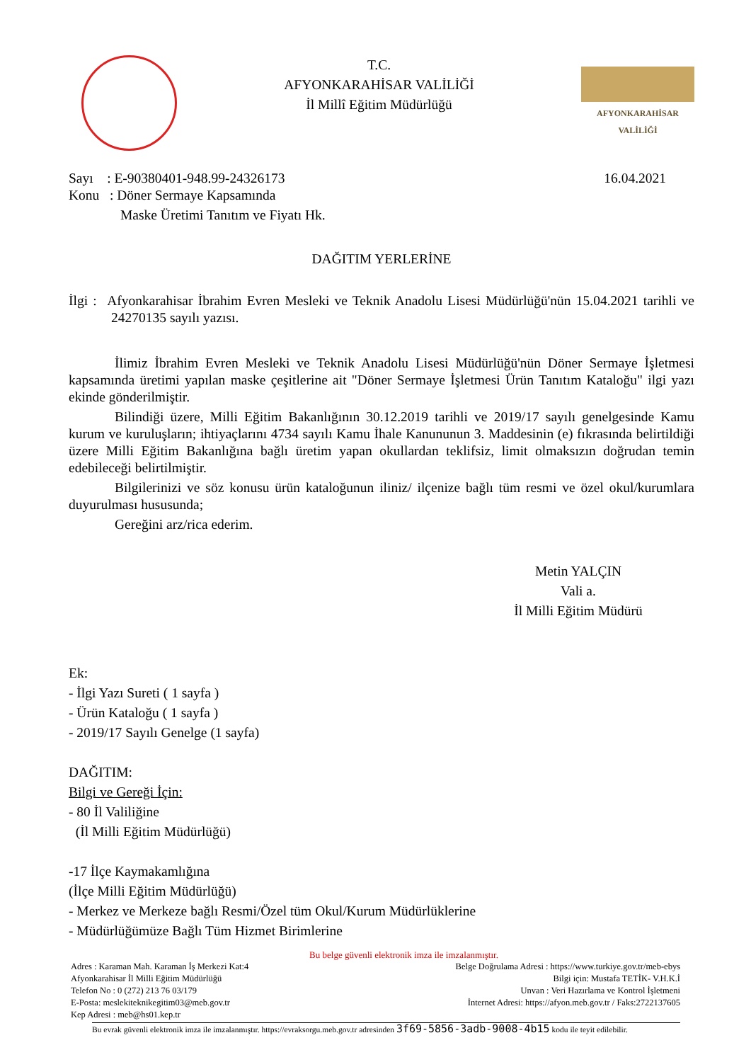T.C.
AFYONKARAHİSAR VALİLİĞİ
İl Millî Eğitim Müdürlüğü
AFYONKARAHİSAR
VALİLİĞİ
Sayı : E-90380401-948.99-24326173 16.04.2021
Konu : Döner Sermaye Kapsamında
Maske Üretimi Tanıtım ve Fiyatı Hk.
DAĞITIM YERLERİNE
İlgi : Afyonkarahisar İbrahim Evren Mesleki ve Teknik Anadolu Lisesi Müdürlüğü'nün 15.04.2021 tarihli ve 24270135 sayılı yazısı.
İlimiz İbrahim Evren Mesleki ve Teknik Anadolu Lisesi Müdürlüğü'nün Döner Sermaye İşletmesi kapsamında üretimi yapılan maske çeşitlerine ait "Döner Sermaye İşletmesi Ürün Tanıtım Kataloğu" ilgi yazı ekinde gönderilmiştir.
Bilindiği üzere, Milli Eğitim Bakanlığının 30.12.2019 tarihli ve 2019/17 sayılı genelgesinde Kamu kurum ve kuruluşların; ihtiyaçlarını 4734 sayılı Kamu İhale Kanununun 3. Maddesinin (e) fıkrasında belirtildiği üzere Milli Eğitim Bakanlığına bağlı üretim yapan okullardan teklifsiz, limit olmaksızın doğrudan temin edebileceği belirtilmiştir.
Bilgilerinizi ve söz konusu ürün kataloğunun iliniz/ ilçenize bağlı tüm resmi ve özel okul/kurumlara duyurulması hususunda;
Gereğini arz/rica ederim.
Metin YALÇIN
Vali a.
İl Milli Eğitim Müdürü
Ek:
- İlgi Yazı Sureti ( 1 sayfa )
- Ürün Kataloğu ( 1 sayfa )
- 2019/17 Sayılı Genelge (1 sayfa)
DAĞITIM:
Bilgi ve Gereği İçin:
- 80 İl Valiliğine
(İl Milli Eğitim Müdürlüğü)
-17 İlçe Kaymakamlığına
(İlçe Milli Eğitim Müdürlüğü)
- Merkez ve Merkeze bağlı Resmi/Özel tüm Okul/Kurum Müdürlüklerine
- Müdürlüğümüze Bağlı Tüm Hizmet Birimlerine
Bu belge güvenli elektronik imza ile imzalanmıştır.
Adres : Karaman Mah. Karaman İş Merkezi Kat:4
Afyonkarahisar İl Milli Eğitim Müdürlüğü
Telefon No : 0 (272) 213 76 03/179
E-Posta: meslekiteknikegitim03@meb.gov.tr
Kep Adresi : meb@hs01.kep.tr
Belge Doğrulama Adresi : https://www.turkiye.gov.tr/meb-ebys
Bilgi için: Mustafa TETİK- V.H.K.İ
Unvan : Veri Hazırlama ve Kontrol İşletmeni
İnternet Adresi: https://afyon.meb.gov.tr / Faks:2722137605
Bu evrak güvenli elektronik imza ile imzalanmıştır. https://evraksorgu.meb.gov.tr adresinden 3f69-5856-3adb-9008-4b15 kodu ile teyit edilebilir.